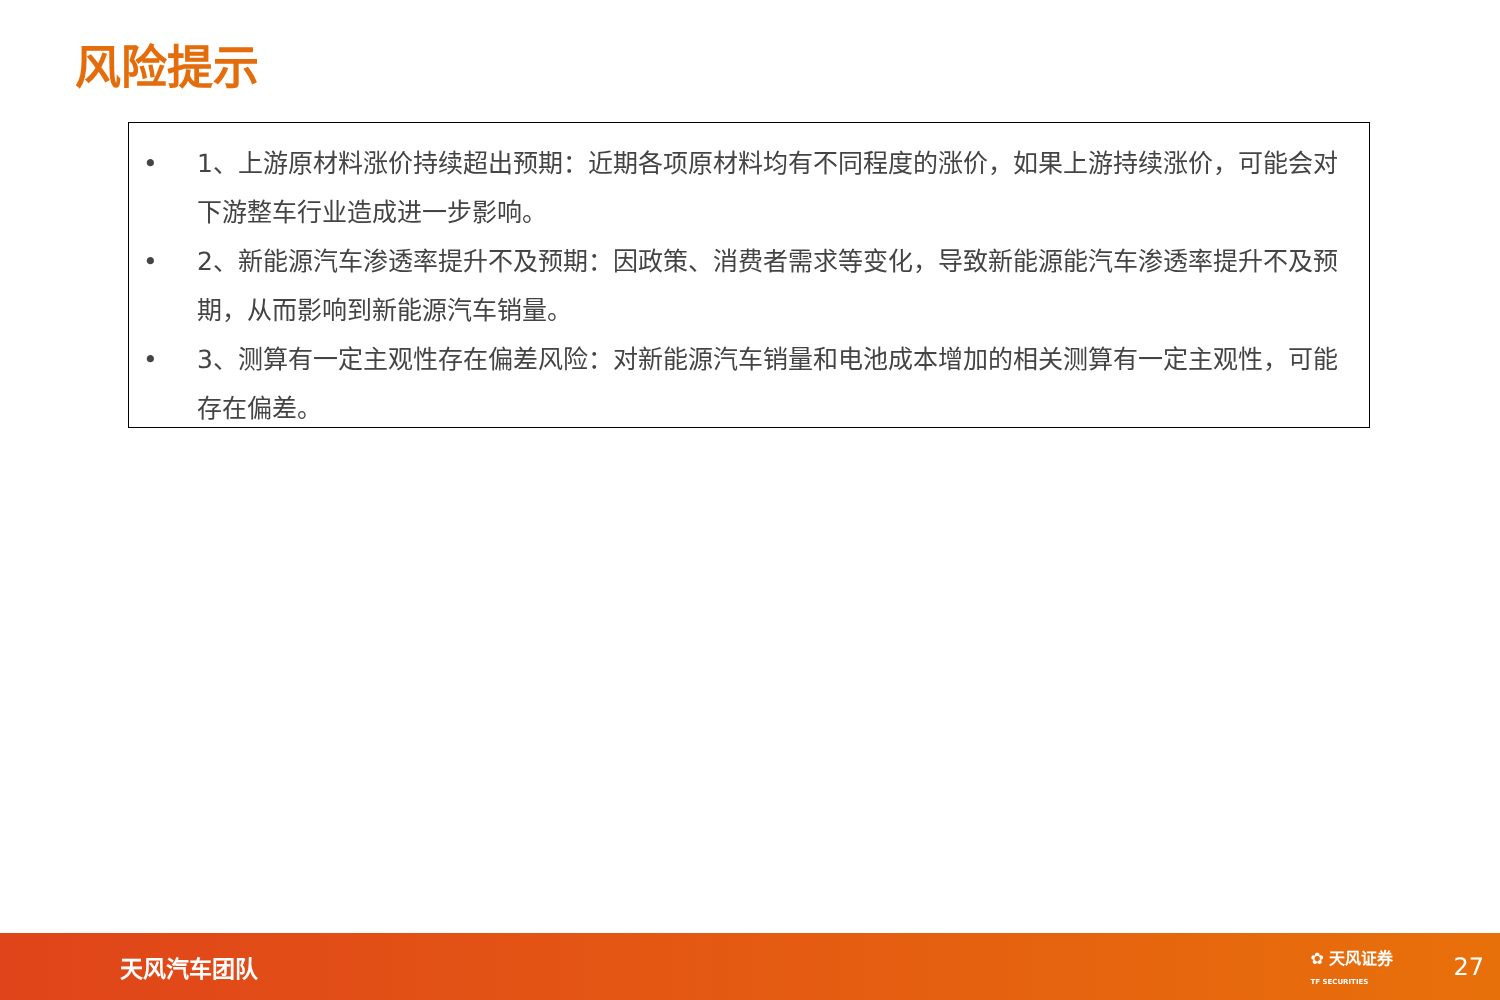风险提示
• 1、上游原材料涨价持续超出预期：近期各项原材料均有不同程度的涨价，如果上游持续涨价，可能会对下游整车行业造成进一步影响。
• 2、新能源汽车渗透率提升不及预期：因政策、消费者需求等变化，导致新能源能汽车渗透率提升不及预期，从而影响到新能源汽车销量。
• 3、测算有一定主观性存在偏差风险：对新能源汽车销量和电池成本增加的相关测算有一定主观性，可能存在偏差。
天风汽车团队 ✿ 天风证券
TF SECURITIES 27